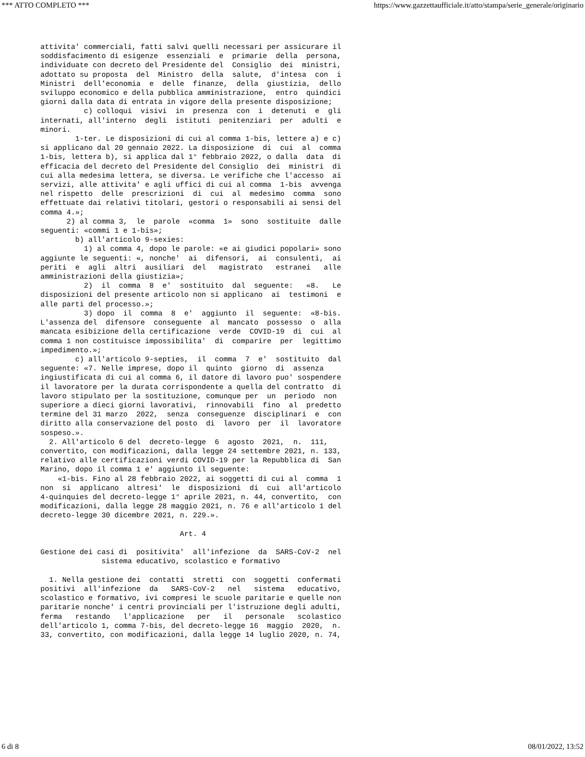*** ATTO COMPLETO *** https://www.gazzettaufficiale.it/atto/stampa/serie_generale/originario
attivita' commerciali, fatti salvi quelli necessari per assicurare il soddisfacimento di esigenze essenziali e primarie della persona, individuate con decreto del Presidente del Consiglio dei ministri, adottato su proposta del Ministro della salute, d'intesa con i Ministri dell'economia e delle finanze, della giustizia, dello sviluppo economico e della pubblica amministrazione, entro quindici giorni dalla data di entrata in vigore della presente disposizione; c) colloqui visivi in presenza con i detenuti e gli internati, all'interno degli istituti penitenziari per adulti e minori. 1-ter. Le disposizioni di cui al comma 1-bis, lettere a) e c) si applicano dal 20 gennaio 2022. La disposizione di cui al comma 1-bis, lettera b), si applica dal 1° febbraio 2022, o dalla data di efficacia del decreto del Presidente del Consiglio dei ministri di cui alla medesima lettera, se diversa. Le verifiche che l'accesso ai servizi, alle attivita' e agli uffici di cui al comma 1-bis avvenga nel rispetto delle prescrizioni di cui al medesimo comma sono effettuate dai relativi titolari, gestori o responsabili ai sensi del comma 4.»; 2) al comma 3, le parole «comma 1» sono sostituite dalle seguenti: «commi 1 e 1-bis»; b) all'articolo 9-sexies: 1) al comma 4, dopo le parole: «e ai giudici popolari» sono aggiunte le seguenti: «, nonche' ai difensori, ai consulenti, ai periti e agli altri ausiliari del magistrato estranei alle amministrazioni della giustizia»; 2) il comma 8 e' sostituito dal seguente: «8. Le disposizioni del presente articolo non si applicano ai testimoni e alle parti del processo.»; 3) dopo il comma 8 e' aggiunto il seguente: «8-bis. L'assenza del difensore conseguente al mancato possesso o alla mancata esibizione della certificazione verde COVID-19 di cui al comma 1 non costituisce impossibilita' di comparire per legittimo impedimento.»; c) all'articolo 9-septies, il comma 7 e' sostituito dal seguente: «7. Nelle imprese, dopo il quinto giorno di assenza ingiustificata di cui al comma 6, il datore di lavoro puo' sospendere il lavoratore per la durata corrispondente a quella del contratto di lavoro stipulato per la sostituzione, comunque per un periodo non superiore a dieci giorni lavorativi, rinnovabili fino al predetto termine del 31 marzo 2022, senza conseguenze disciplinari e con diritto alla conservazione del posto di lavoro per il lavoratore sospeso.». 2. All'articolo 6 del decreto-legge 6 agosto 2021, n. 111, convertito, con modificazioni, dalla legge 24 settembre 2021, n. 133, relativo alle certificazioni verdi COVID-19 per la Repubblica di San Marino, dopo il comma 1 e' aggiunto il seguente: «1-bis. Fino al 28 febbraio 2022, ai soggetti di cui al comma 1 non si applicano altresi' le disposizioni di cui all'articolo 4-quinquies del decreto-legge 1° aprile 2021, n. 44, convertito, con modificazioni, dalla legge 28 maggio 2021, n. 76 e all'articolo 1 del decreto-legge 30 dicembre 2021, n. 229.». Art. 4 Gestione dei casi di positivita' all'infezione da SARS-CoV-2 nel sistema educativo, scolastico e formativo 1. Nella gestione dei contatti stretti con soggetti confermati positivi all'infezione da SARS-CoV-2 nel sistema educativo, scolastico e formativo, ivi compresi le scuole paritarie e quelle non paritarie nonche' i centri provinciali per l'istruzione degli adulti, ferma restando l'applicazione per il personale scolastico dell'articolo 1, comma 7-bis, del decreto-legge 16 maggio 2020, n. 33, convertito, con modificazioni, dalla legge 14 luglio 2020, n. 74,
6 di 8 08/01/2022, 13:52